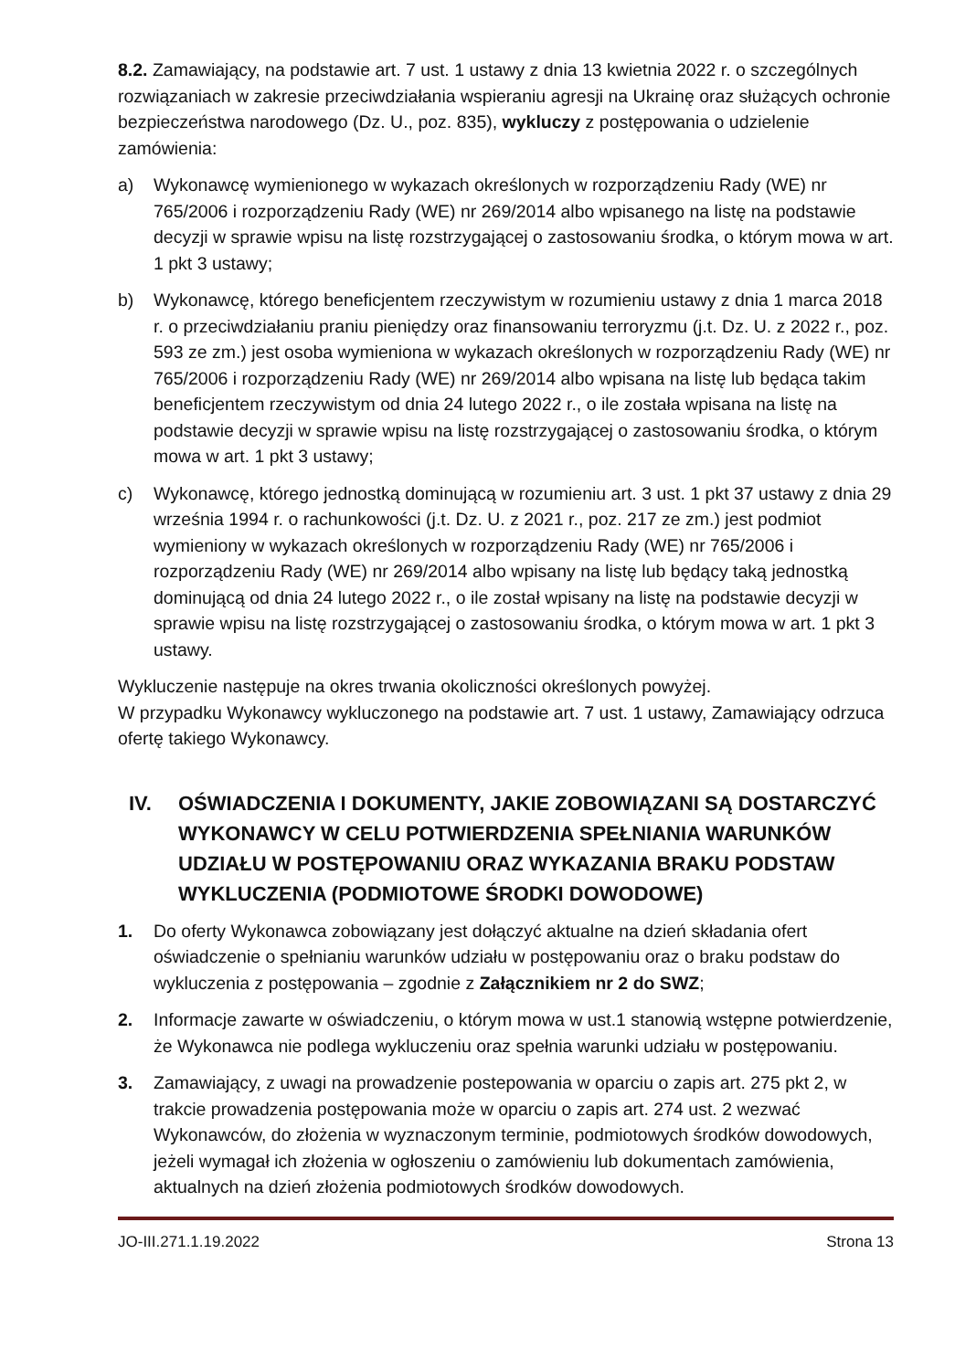8.2. Zamawiający, na podstawie art. 7 ust. 1 ustawy z dnia 13 kwietnia 2022 r. o szczególnych rozwiązaniach w zakresie przeciwdziałania wspieraniu agresji na Ukrainę oraz służących ochronie bezpieczeństwa narodowego (Dz. U., poz. 835), wykluczy z postępowania o udzielenie zamówienia:
a) Wykonawcę wymienionego w wykazach określonych w rozporządzeniu Rady (WE) nr 765/2006 i rozporządzeniu Rady (WE) nr 269/2014 albo wpisanego na listę na podstawie decyzji w sprawie wpisu na listę rozstrzygającej o zastosowaniu środka, o którym mowa w art. 1 pkt 3 ustawy;
b) Wykonawcę, którego beneficjentem rzeczywistym w rozumieniu ustawy z dnia 1 marca 2018 r. o przeciwdziałaniu praniu pieniędzy oraz finansowaniu terroryzmu (j.t. Dz. U. z 2022 r., poz. 593 ze zm.) jest osoba wymieniona w wykazach określonych w rozporządzeniu Rady (WE) nr 765/2006 i rozporządzeniu Rady (WE) nr 269/2014 albo wpisana na listę lub będąca takim beneficjentem rzeczywistym od dnia 24 lutego 2022 r., o ile została wpisana na listę na podstawie decyzji w sprawie wpisu na listę rozstrzygającej o zastosowaniu środka, o którym mowa w art. 1 pkt 3 ustawy;
c) Wykonawcę, którego jednostką dominującą w rozumieniu art. 3 ust. 1 pkt 37 ustawy z dnia 29 września 1994 r. o rachunkowości (j.t. Dz. U. z 2021 r., poz. 217 ze zm.) jest podmiot wymieniony w wykazach określonych w rozporządzeniu Rady (WE) nr 765/2006 i rozporządzeniu Rady (WE) nr 269/2014 albo wpisany na listę lub będący taką jednostką dominującą od dnia 24 lutego 2022 r., o ile został wpisany na listę na podstawie decyzji w sprawie wpisu na listę rozstrzygającej o zastosowaniu środka, o którym mowa w art. 1 pkt 3 ustawy.
Wykluczenie następuje na okres trwania okoliczności określonych powyżej.
W przypadku Wykonawcy wykluczonego na podstawie art. 7 ust. 1 ustawy, Zamawiający odrzuca ofertę takiego Wykonawcy.
IV. OŚWIADCZENIA I DOKUMENTY, JAKIE ZOBOWIĄZANI SĄ DOSTARCZYĆ WYKONAWCY W CELU POTWIERDZENIA SPEŁNIANIA WARUNKÓW UDZIAŁU W POSTĘPOWANIU ORAZ WYKAZANIA BRAKU PODSTAW WYKLUCZENIA (PODMIOTOWE ŚRODKI DOWODOWE)
1. Do oferty Wykonawca zobowiązany jest dołączyć aktualne na dzień składania ofert oświadczenie o spełnianiu warunków udziału w postępowaniu oraz o braku podstaw do wykluczenia z postępowania – zgodnie z Załącznikiem nr 2 do SWZ;
2. Informacje zawarte w oświadczeniu, o którym mowa w ust.1 stanowią wstępne potwierdzenie, że Wykonawca nie podlega wykluczeniu oraz spełnia warunki udziału w postępowaniu.
3. Zamawiający, z uwagi na prowadzenie postepowania w oparciu o zapis art. 275 pkt 2, w trakcie prowadzenia postępowania może w oparciu o zapis art. 274 ust. 2 wezwać Wykonawców, do złożenia w wyznaczonym terminie, podmiotowych środków dowodowych, jeżeli wymagał ich złożenia w ogłoszeniu o zamówieniu lub dokumentach zamówienia, aktualnych na dzień złożenia podmiotowych środków dowodowych.
JO-III.271.1.19.2022 Strona 13